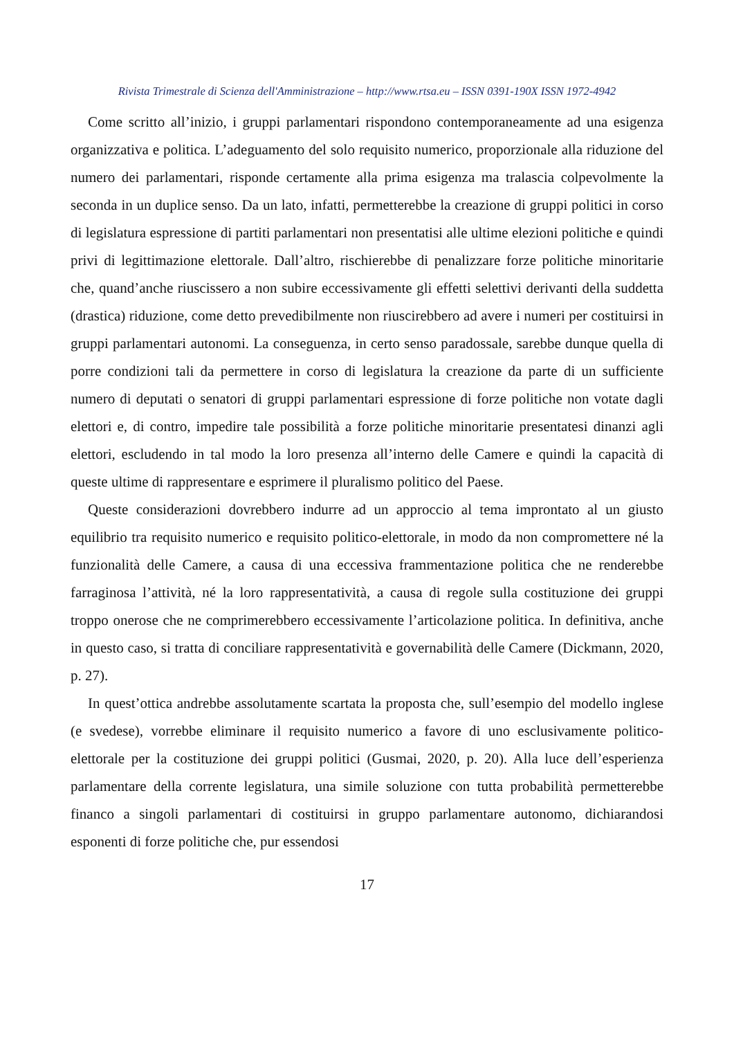Rivista Trimestrale di Scienza dell'Amministrazione – http://www.rtsa.eu – ISSN 0391-190X ISSN 1972-4942
Come scritto all’inizio, i gruppi parlamentari rispondono contemporaneamente ad una esigenza organizzativa e politica. L’adeguamento del solo requisito numerico, proporzionale alla riduzione del numero dei parlamentari, risponde certamente alla prima esigenza ma tralascia colpevolmente la seconda in un duplice senso. Da un lato, infatti, permetterebbe la creazione di gruppi politici in corso di legislatura espressione di partiti parlamentari non presentatisi alle ultime elezioni politiche e quindi privi di legittimazione elettorale. Dall’altro, rischierebbe di penalizzare forze politiche minoritarie che, quand’anche riuscissero a non subire eccessivamente gli effetti selettivi derivanti della suddetta (drastica) riduzione, come detto prevedibilmente non riuscirebbero ad avere i numeri per costituirsi in gruppi parlamentari autonomi. La conseguenza, in certo senso paradossale, sarebbe dunque quella di porre condizioni tali da permettere in corso di legislatura la creazione da parte di un sufficiente numero di deputati o senatori di gruppi parlamentari espressione di forze politiche non votate dagli elettori e, di contro, impedire tale possibilità a forze politiche minoritarie presentatesi dinanzi agli elettori, escludendo in tal modo la loro presenza all’interno delle Camere e quindi la capacità di queste ultime di rappresentare e esprimere il pluralismo politico del Paese.
Queste considerazioni dovrebbero indurre ad un approccio al tema improntato al un giusto equilibrio tra requisito numerico e requisito politico-elettorale, in modo da non compromettere né la funzionalità delle Camere, a causa di una eccessiva frammentazione politica che ne renderebbe farraginosa l’attività, né la loro rappresentatività, a causa di regole sulla costituzione dei gruppi troppo onerose che ne comprimerebbero eccessivamente l’articolazione politica. In definitiva, anche in questo caso, si tratta di conciliare rappresentatività e governabilità delle Camere (Dickmann, 2020, p. 27).
In quest’ottica andrebbe assolutamente scartata la proposta che, sull’esempio del modello inglese (e svedese), vorrebbe eliminare il requisito numerico a favore di uno esclusivamente politico-elettorale per la costituzione dei gruppi politici (Gusmai, 2020, p. 20). Alla luce dell’esperienza parlamentare della corrente legislatura, una simile soluzione con tutta probabilità permetterebbe financo a singoli parlamentari di costituirsi in gruppo parlamentare autonomo, dichiarandosi esponenti di forze politiche che, pur essendosi
17